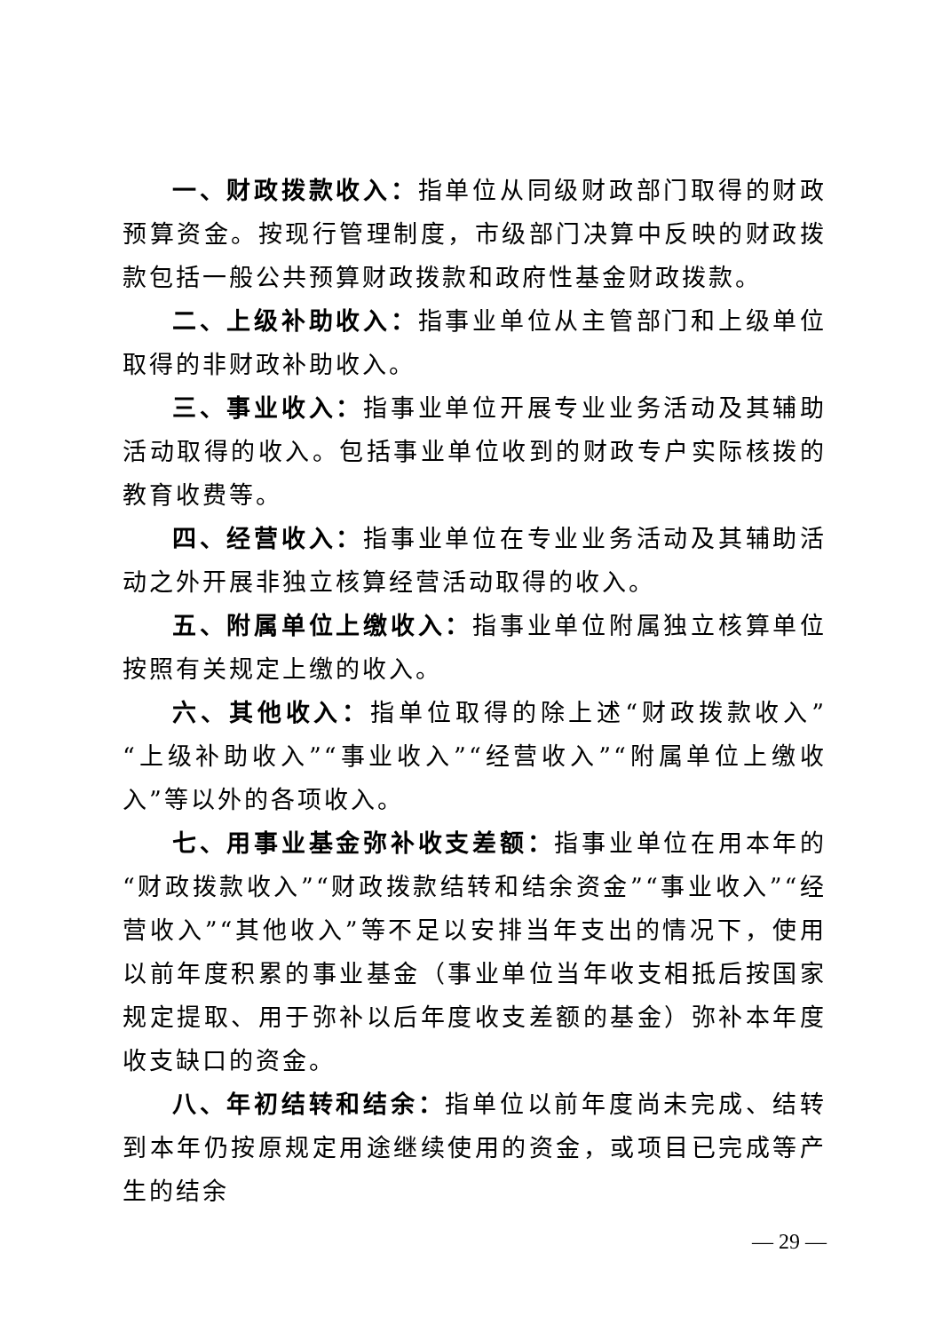一、财政拨款收入：指单位从同级财政部门取得的财政预算资金。按现行管理制度，市级部门决算中反映的财政拨款包括一般公共预算财政拨款和政府性基金财政拨款。
二、上级补助收入：指事业单位从主管部门和上级单位取得的非财政补助收入。
三、事业收入：指事业单位开展专业业务活动及其辅助活动取得的收入。包括事业单位收到的财政专户实际核拨的教育收费等。
四、经营收入：指事业单位在专业业务活动及其辅助活动之外开展非独立核算经营活动取得的收入。
五、附属单位上缴收入：指事业单位附属独立核算单位按照有关规定上缴的收入。
六、其他收入：指单位取得的除上述“财政拨款收入”“上级补助收入”“事业收入”“经营收入”“附属单位上缴收入”等以外的各项收入。
七、用事业基金弥补收支差额：指事业单位在用本年的“财政拨款收入”“财政拨款结转和结余资金”“事业收入”“经营收入”“其他收入”等不足以安排当年支出的情况下，使用以前年度积累的事业基金（事业单位当年收支相抵后按国家规定提取、用于弥补以后年度收支差额的基金）弥补本年度收支缺口的资金。
八、年初结转和结余：指单位以前年度尚未完成、结转到本年仍按原规定用途继续使用的资金，或项目已完成等产生的结余
— 29 —